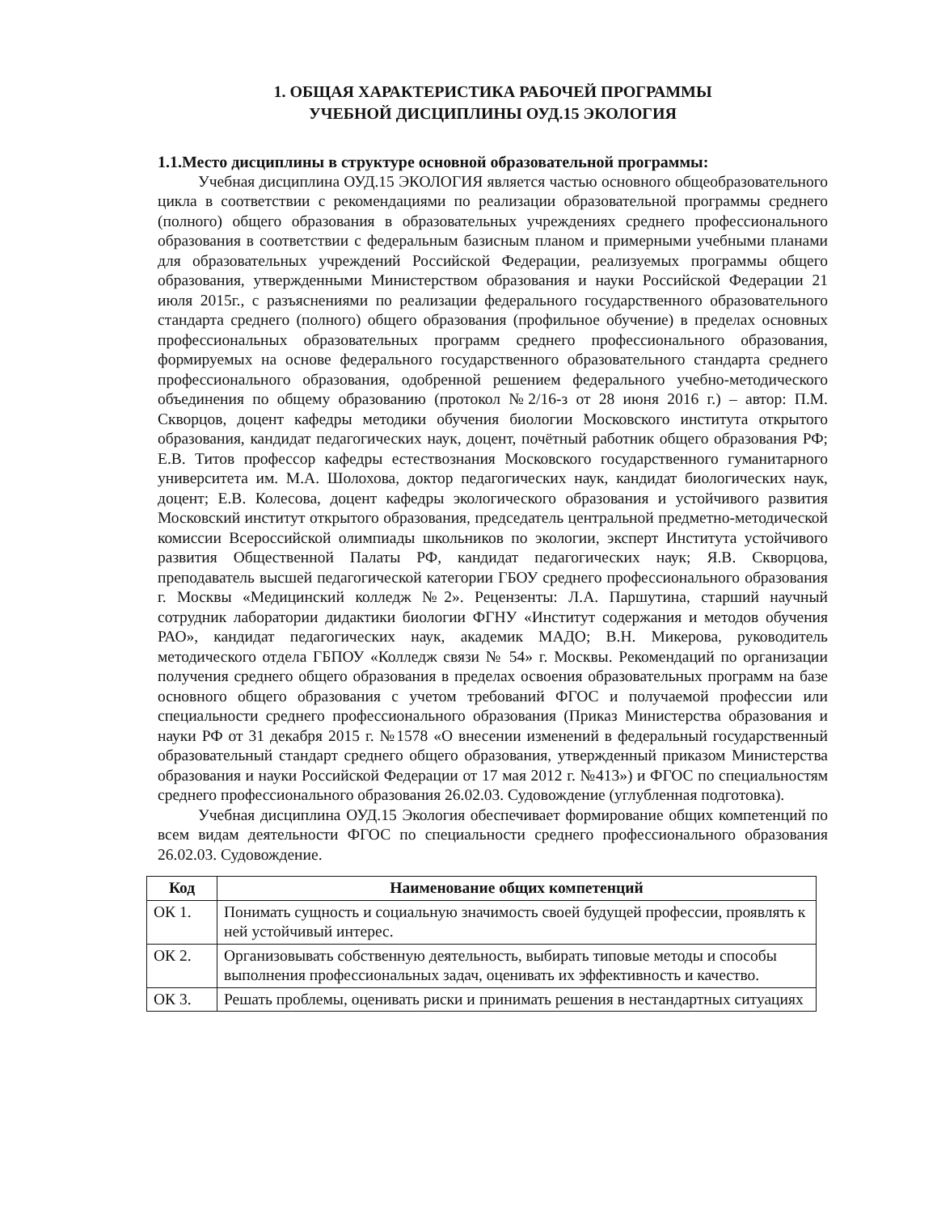1. ОБЩАЯ ХАРАКТЕРИСТИКА РАБОЧЕЙ ПРОГРАММЫ
УЧЕБНОЙ ДИСЦИПЛИНЫ ОУД.15 ЭКОЛОГИЯ
1.1.Место дисциплины в структуре основной образовательной программы:
Учебная дисциплина ОУД.15 ЭКОЛОГИЯ является частью основного общеобразовательного цикла в соответствии с рекомендациями по реализации образовательной программы среднего (полного) общего образования в образовательных учреждениях среднего профессионального образования в соответствии с федеральным базисным планом и примерными учебными планами для образовательных учреждений Российской Федерации, реализуемых программы общего образования, утвержденными Министерством образования и науки Российской Федерации 21 июля 2015г., с разъяснениями по реализации федерального государственного образовательного стандарта среднего (полного) общего образования (профильное обучение) в пределах основных профессиональных образовательных программ среднего профессионального образования, формируемых на основе федерального государственного образовательного стандарта среднего профессионального образования, одобренной решением федерального учебно-методического объединения по общему образованию (протокол №2/16-з от 28 июня 2016 г.) – автор: П.М. Скворцов, доцент кафедры методики обучения биологии Московского института открытого образования, кандидат педагогических наук, доцент, почётный работник общего образования РФ; Е.В. Титов профессор кафедры естествознания Московского государственного гуманитарного университета им. М.А. Шолохова, доктор педагогических наук, кандидат биологических наук, доцент; Е.В. Колесова, доцент кафедры экологического образования и устойчивого развития Московский институт открытого образования, председатель центральной предметно-методической комиссии Всероссийской олимпиады школьников по экологии, эксперт Института устойчивого развития Общественной Палаты РФ, кандидат педагогических наук; Я.В. Скворцова, преподаватель высшей педагогической категории ГБОУ среднего профессионального образования г. Москвы «Медицинский колледж №2». Рецензенты: Л.А. Паршутина, старший научный сотрудник лаборатории дидактики биологии ФГНУ «Институт содержания и методов обучения РАО», кандидат педагогических наук, академик МАДО; В.Н. Микерова, руководитель методического отдела ГБПОУ «Колледж связи № 54» г. Москвы. Рекомендаций по организации получения среднего общего образования в пределах освоения образовательных программ на базе основного общего образования с учетом требований ФГОС и получаемой профессии или специальности среднего профессионального образования (Приказ Министерства образования и науки РФ от 31 декабря 2015 г. №1578 «О внесении изменений в федеральный государственный образовательный стандарт среднего общего образования, утвержденный приказом Министерства образования и науки Российской Федерации от 17 мая 2012 г. №413») и ФГОС по специальностям среднего профессионального образования 26.02.03. Судовождение (углубленная подготовка).
Учебная дисциплина ОУД.15 Экология обеспечивает формирование общих компетенций по всем видам деятельности ФГОС по специальности среднего профессионального образования 26.02.03. Судовождение.
| Код | Наименование общих компетенций |
| --- | --- |
| ОК 1. | Понимать сущность и социальную значимость своей будущей профессии, проявлять к ней устойчивый интерес. |
| ОК 2. | Организовывать собственную деятельность, выбирать типовые методы и способы выполнения профессиональных задач, оценивать их эффективность и качество. |
| ОК 3. | Решать проблемы, оценивать риски и принимать решения в нестандартных ситуациях |